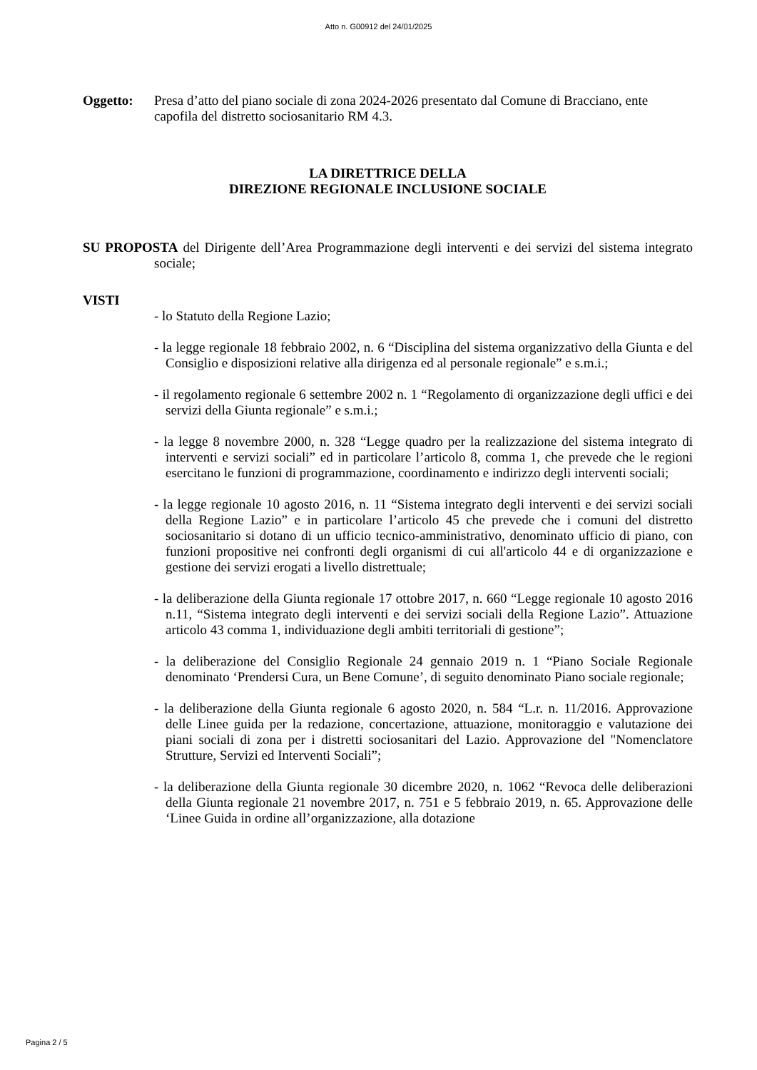Atto n. G00912 del 24/01/2025
Oggetto: Presa d’atto del piano sociale di zona 2024-2026 presentato dal Comune di Bracciano, ente capofila del distretto sociosanitario RM 4.3.
LA DIRETTRICE DELLA
DIREZIONE REGIONALE INCLUSIONE SOCIALE
SU PROPOSTA del Dirigente dell’Area Programmazione degli interventi e dei servizi del sistema integrato sociale;
VISTI
- lo Statuto della Regione Lazio;
- la legge regionale 18 febbraio 2002, n. 6 “Disciplina del sistema organizzativo della Giunta e del Consiglio e disposizioni relative alla dirigenza ed al personale regionale” e s.m.i.;
- il regolamento regionale 6 settembre 2002 n. 1 “Regolamento di organizzazione degli uffici e dei servizi della Giunta regionale” e s.m.i.;
- la legge 8 novembre 2000, n. 328 “Legge quadro per la realizzazione del sistema integrato di interventi e servizi sociali” ed in particolare l’articolo 8, comma 1, che prevede che le regioni esercitano le funzioni di programmazione, coordinamento e indirizzo degli interventi sociali;
- la legge regionale 10 agosto 2016, n. 11 “Sistema integrato degli interventi e dei servizi sociali della Regione Lazio” e in particolare l’articolo 45 che prevede che i comuni del distretto sociosanitario si dotano di un ufficio tecnico-amministrativo, denominato ufficio di piano, con funzioni propositive nei confronti degli organismi di cui all'articolo 44 e di organizzazione e gestione dei servizi erogati a livello distrettuale;
- la deliberazione della Giunta regionale 17 ottobre 2017, n. 660 “Legge regionale 10 agosto 2016 n.11, “Sistema integrato degli interventi e dei servizi sociali della Regione Lazio”. Attuazione articolo 43 comma 1, individuazione degli ambiti territoriali di gestione”;
- la deliberazione del Consiglio Regionale 24 gennaio 2019 n. 1 “Piano Sociale Regionale denominato ‘Prendersi Cura, un Bene Comune’, di seguito denominato Piano sociale regionale;
- la deliberazione della Giunta regionale 6 agosto 2020, n. 584 “L.r. n. 11/2016. Approvazione delle Linee guida per la redazione, concertazione, attuazione, monitoraggio e valutazione dei piani sociali di zona per i distretti sociosanitari del Lazio. Approvazione del "Nomenclatore Strutture, Servizi ed Interventi Sociali”;
- la deliberazione della Giunta regionale 30 dicembre 2020, n. 1062 “Revoca delle deliberazioni della Giunta regionale 21 novembre 2017, n. 751 e 5 febbraio 2019, n. 65. Approvazione delle ‘Linee Guida in ordine all’organizzazione, alla dotazione
Pagina 2 / 5